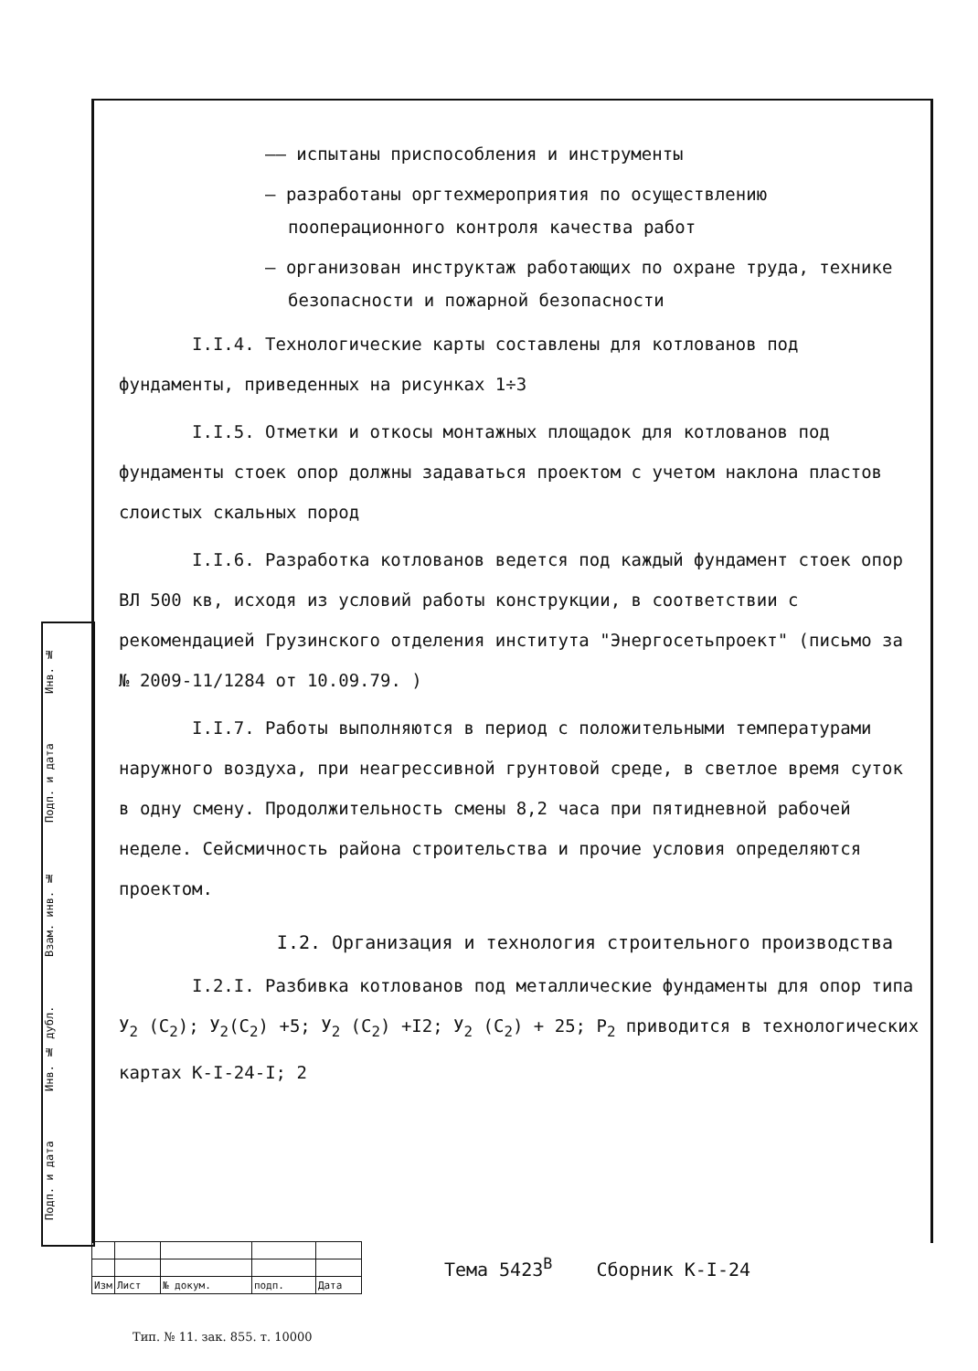Подп. и дата Инв. № дубл. Взам. инв. № Подп. и дата Инв. №
–– испытаны приспособления и инструменты
– разработаны оргтехмероприятия по осуществлению пооперационного контроля качества работ
– организован инструктаж работающих по охране труда, технике безопасности и пожарной безопасности
I.I.4. Технологические карты составлены для котлованов под фундаменты, приведенных на рисунках 1÷3
I.I.5. Отметки и откосы монтажных площадок для котлованов под фундаменты стоек опор должны задаваться проектом с учетом наклона пластов слоистых скальных пород
I.I.6. Разработка котлованов ведется под каждый фундамент стоек опор ВЛ 500 кв, исходя из условий работы конструкции, в соответствии с рекомендацией Грузинского отделения института "Энергосетьпроект" (письмо за № 2009-11/1284 от 10.09.79. )
I.I.7. Работы выполняются в период с положительными температурами наружного воздуха, при неагрессивной грунтовой среде, в светлое время суток в одну смену. Продолжительность смены 8,2 часа при пятидневной рабочей неделе. Сейсмичность района строительства и прочие условия определяются проектом.
I.2. Организация и технология строительного производства
I.2.I. Разбивка котлованов под металлические фундаменты для опор типа У<sub>2</sub> (С<sub>2</sub>); У<sub>2</sub>(С<sub>2</sub>) +5; У<sub>2</sub> (С<sub>2</sub>) +I2; У<sub>2</sub> (С<sub>2</sub>) + 25; Р<sub>2</sub> приводится в технологических картах К-I-24-I; 2
| Изм | Лист | № докум. | подп. | Дата |
Тема 5423<sup>В</sup> Сборник К-I-24
Тип. № 11. зак. 855. т. 10000